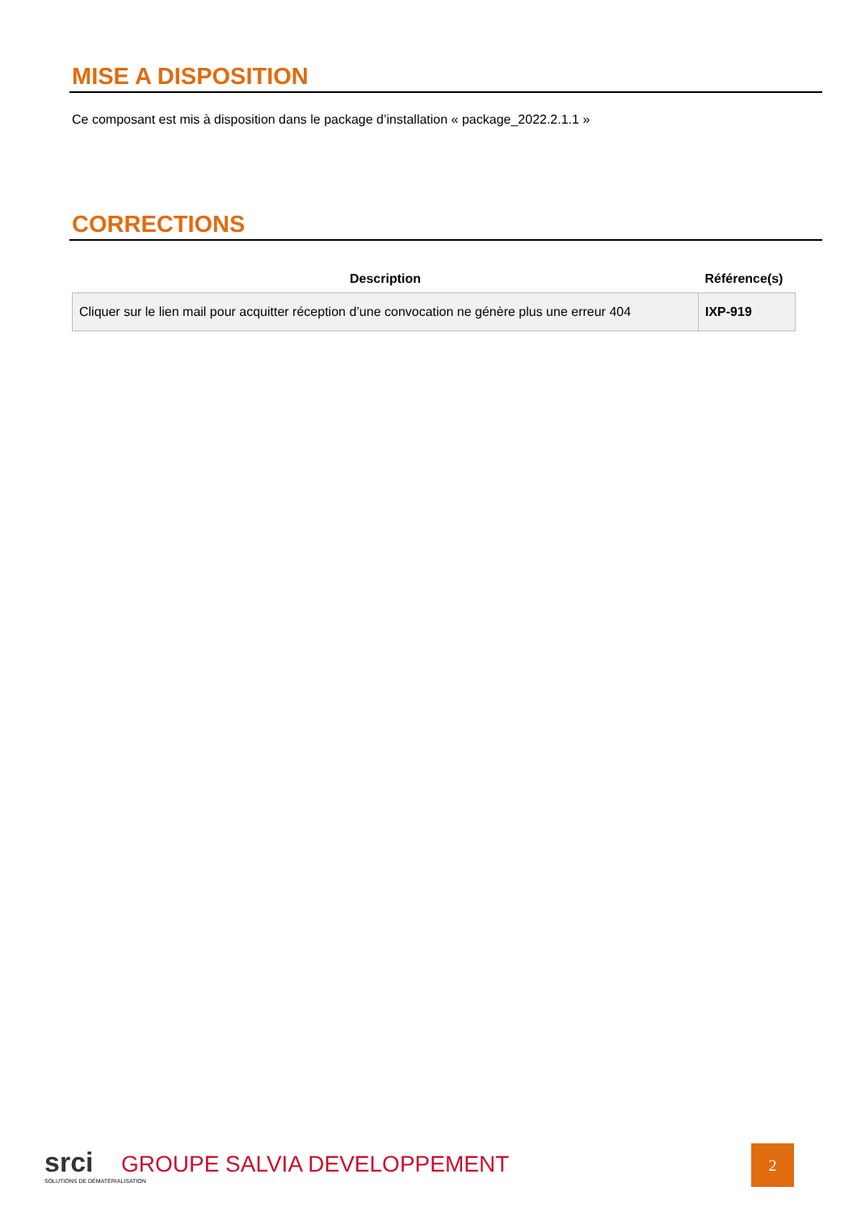MISE A DISPOSITION
Ce composant est mis à disposition dans le package d’installation « package_2022.2.1.1 »
CORRECTIONS
| Description | Référence(s) |
| --- | --- |
| Cliquer sur le lien mail pour acquitter réception d’une convocation ne génère plus une erreur 404 | IXP-919 |
srci GROUPE SALVIA DEVELOPPEMENT
SOLUTIONS DE DÉMATÉRIALISATION
2